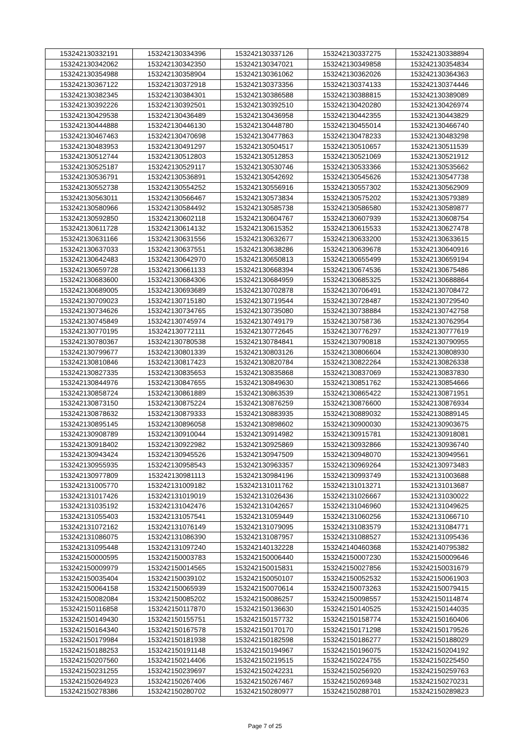| 153242130332191 | 153242130334396 | 153242130337126 | 153242130337275 | 153242130338894 |
| 153242130342062 | 153242130342350 | 153242130347021 | 153242130349858 | 153242130354834 |
| 153242130354988 | 153242130358904 | 153242130361062 | 153242130362026 | 153242130364363 |
| 153242130367122 | 153242130372918 | 153242130373356 | 153242130374133 | 153242130374446 |
| 153242130382345 | 153242130384301 | 153242130386588 | 153242130388815 | 153242130389089 |
| 153242130392226 | 153242130392501 | 153242130392510 | 153242130420280 | 153242130426974 |
| 153242130429538 | 153242130436489 | 153242130436958 | 153242130442355 | 153242130443829 |
| 153242130444888 | 153242130446130 | 153242130448780 | 153242130455014 | 153242130466740 |
| 153242130467463 | 153242130470698 | 153242130477863 | 153242130478233 | 153242130483298 |
| 153242130483953 | 153242130491297 | 153242130504517 | 153242130510657 | 153242130511539 |
| 153242130512744 | 153242130512803 | 153242130512853 | 153242130521069 | 153242130521912 |
| 153242130525187 | 153242130529117 | 153242130530746 | 153242130533366 | 153242130535662 |
| 153242130536791 | 153242130536891 | 153242130542692 | 153242130545626 | 153242130547738 |
| 153242130552738 | 153242130554252 | 153242130556916 | 153242130557302 | 153242130562909 |
| 153242130563011 | 153242130566467 | 153242130573834 | 153242130575202 | 153242130579389 |
| 153242130580966 | 153242130584492 | 153242130585738 | 153242130586580 | 153242130589877 |
| 153242130592850 | 153242130602118 | 153242130604767 | 153242130607939 | 153242130608754 |
| 153242130611728 | 153242130614132 | 153242130615352 | 153242130615533 | 153242130627478 |
| 153242130631166 | 153242130631556 | 153242130632677 | 153242130633200 | 153242130633615 |
| 153242130637033 | 153242130637551 | 153242130638286 | 153242130639678 | 153242130640916 |
| 153242130642483 | 153242130642970 | 153242130650813 | 153242130655499 | 153242130659194 |
| 153242130659728 | 153242130661133 | 153242130668394 | 153242130674536 | 153242130675486 |
| 153242130683600 | 153242130684306 | 153242130684959 | 153242130685325 | 153242130688864 |
| 153242130689005 | 153242130693689 | 153242130702878 | 153242130706491 | 153242130708472 |
| 153242130709023 | 153242130715180 | 153242130719544 | 153242130728487 | 153242130729540 |
| 153242130734626 | 153242130734765 | 153242130735080 | 153242130738884 | 153242130742758 |
| 153242130745849 | 153242130745974 | 153242130749179 | 153242130758736 | 153242130762954 |
| 153242130770195 | 153242130772111 | 153242130772645 | 153242130776297 | 153242130777619 |
| 153242130780367 | 153242130780538 | 153242130784841 | 153242130790818 | 153242130790955 |
| 153242130799677 | 153242130801339 | 153242130803126 | 153242130806604 | 153242130808930 |
| 153242130810846 | 153242130817423 | 153242130820784 | 153242130822264 | 153242130826338 |
| 153242130827335 | 153242130835653 | 153242130835868 | 153242130837069 | 153242130837830 |
| 153242130844976 | 153242130847655 | 153242130849630 | 153242130851762 | 153242130854666 |
| 153242130858724 | 153242130861889 | 153242130863539 | 153242130865422 | 153242130871951 |
| 153242130873150 | 153242130875224 | 153242130876259 | 153242130876600 | 153242130876934 |
| 153242130878632 | 153242130879333 | 153242130883935 | 153242130889032 | 153242130889145 |
| 153242130895145 | 153242130896058 | 153242130898602 | 153242130900030 | 153242130903675 |
| 153242130908789 | 153242130910044 | 153242130914982 | 153242130915781 | 153242130918081 |
| 153242130918402 | 153242130922982 | 153242130925869 | 153242130932866 | 153242130936740 |
| 153242130943424 | 153242130945526 | 153242130947509 | 153242130948070 | 153242130949561 |
| 153242130955935 | 153242130958543 | 153242130963357 | 153242130969264 | 153242130973483 |
| 153242130977809 | 153242130981113 | 153242130984196 | 153242130993749 | 153242131003688 |
| 153242131005770 | 153242131009182 | 153242131011762 | 153242131013271 | 153242131013687 |
| 153242131017426 | 153242131019019 | 153242131026436 | 153242131026667 | 153242131030022 |
| 153242131035192 | 153242131042476 | 153242131042657 | 153242131046960 | 153242131049625 |
| 153242131055403 | 153242131057541 | 153242131059449 | 153242131060256 | 153242131066710 |
| 153242131072162 | 153242131076149 | 153242131079095 | 153242131083579 | 153242131084771 |
| 153242131086075 | 153242131086390 | 153242131087957 | 153242131088527 | 153242131095436 |
| 153242131095448 | 153242131097240 | 153242140132228 | 153242140460368 | 153242140795382 |
| 153242150000595 | 153242150003783 | 153242150006440 | 153242150007230 | 153242150009646 |
| 153242150009979 | 153242150014565 | 153242150015831 | 153242150027856 | 153242150031679 |
| 153242150035404 | 153242150039102 | 153242150050107 | 153242150052532 | 153242150061903 |
| 153242150064158 | 153242150065939 | 153242150070614 | 153242150073263 | 153242150079415 |
| 153242150082084 | 153242150085202 | 153242150086257 | 153242150098557 | 153242150114874 |
| 153242150116858 | 153242150117870 | 153242150136630 | 153242150140525 | 153242150144035 |
| 153242150149430 | 153242150155751 | 153242150157732 | 153242150158774 | 153242150160406 |
| 153242150164340 | 153242150167578 | 153242150170170 | 153242150171298 | 153242150179526 |
| 153242150179984 | 153242150181938 | 153242150182598 | 153242150186277 | 153242150188029 |
| 153242150188253 | 153242150191148 | 153242150194967 | 153242150196075 | 153242150204192 |
| 153242150207560 | 153242150214406 | 153242150219515 | 153242150224755 | 153242150225450 |
| 153242150231255 | 153242150239697 | 153242150242231 | 153242150256920 | 153242150259763 |
| 153242150264923 | 153242150267406 | 153242150267467 | 153242150269348 | 153242150270231 |
| 153242150278386 | 153242150280702 | 153242150280977 | 153242150288701 | 153242150289823 |
Page 7 of 25